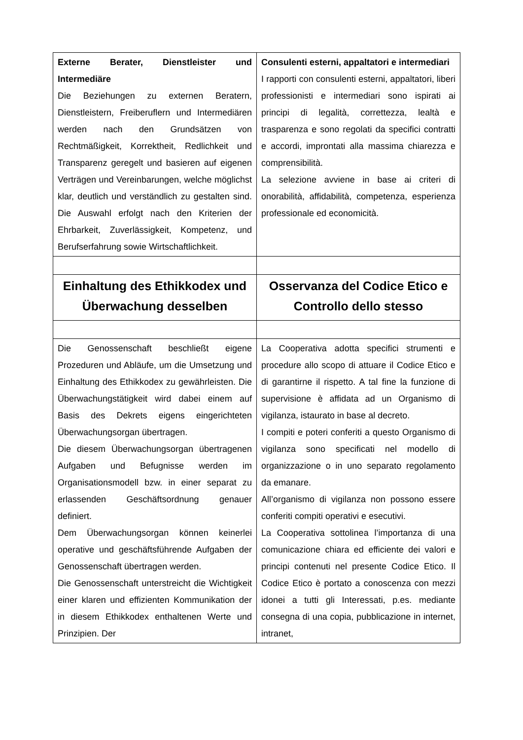| Externe Berater, Dienstleister und Intermediäre Die Beziehungen zu externen Beratern, Dienstleistern, Freiberuflern und Intermediären werden nach den Grundsätzen von Rechtmäßigkeit, Korrektheit, Redlichkeit und Transparenz geregelt und basieren auf eigenen Verträgen und Vereinbarungen, welche möglichst klar, deutlich und verständlich zu gestalten sind. Die Auswahl erfolgt nach den Kriterien der Ehrbarkeit, Zuverlässigkeit, Kompetenz, und Berufserfahrung sowie Wirtschaftlichkeit. | Consulenti esterni, appaltatori e intermediari I rapporti con consulenti esterni, appaltatori, liberi professionisti e intermediari sono ispirati ai principi di legalità, correttezza, lealtà e trasparenza e sono regolati da specifici contratti e accordi, improntati alla massima chiarezza e comprensibilità. La selezione avviene in base ai criteri di onorabilità, affidabilità, competenza, esperienza professionale ed economicità. |
| Einhaltung des Ethikkodex und Überwachung desselben | Osservanza del Codice Etico e Controllo dello stesso |
| Die Genossenschaft beschließt eigene Prozeduren und Abläufe, um die Umsetzung und Einhaltung des Ethikkodex zu gewährleisten. Die Überwachungstätigkeit wird dabei einem auf Basis des Dekrets eigens eingerichteten Überwachungsorgan übertragen. Die diesem Überwachungsorgan übertragenen Aufgaben und Befugnisse werden im Organisationsmodell bzw. in einer separat zu erlassenden Geschäftsordnung genauer definiert. Dem Überwachungsorgan können keinerlei operative und geschäftsführende Aufgaben der Genossenschaft übertragen werden. Die Genossenschaft unterstreicht die Wichtigkeit einer klaren und effizienten Kommunikation der in diesem Ethikkodex enthaltenen Werte und Prinzipien. Der | La Cooperativa adotta specifici strumenti e procedure allo scopo di attuare il Codice Etico e di garantirne il rispetto. A tal fine la funzione di supervisione è affidata ad un Organismo di vigilanza, istaurato in base al decreto. I compiti e poteri conferiti a questo Organismo di vigilanza sono specificati nel modello di organizzazione o in uno separato regolamento da emanare. All’organismo di vigilanza non possono essere conferiti compiti operativi e esecutivi. La Cooperativa sottolinea l’importanza di una comunicazione chiara ed efficiente dei valori e principi contenuti nel presente Codice Etico. Il Codice Etico è portato a conoscenza con mezzi idonei a tutti gli Interessati, p.es. mediante consegna di una copia, pubblicazione in internet, intranet, |